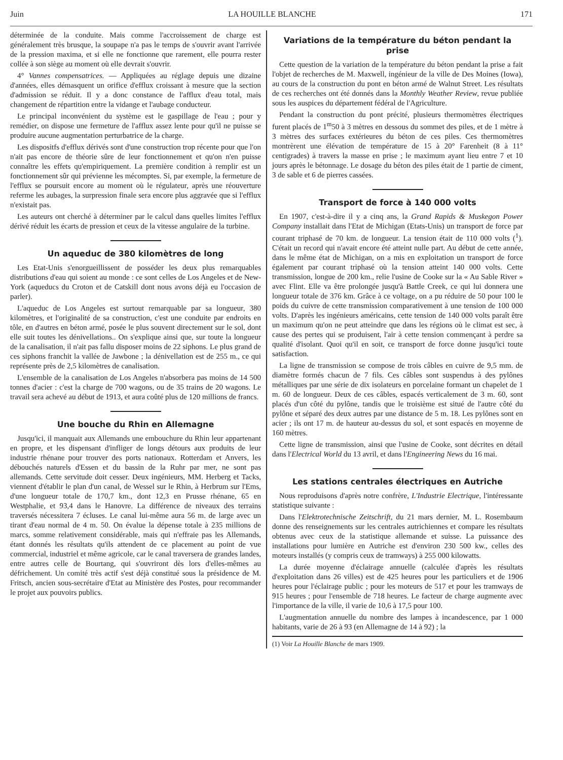Juin LA HOUILLE BLANCHE 171
déterminée de la conduite. Mais comme l'accroissement de charge est généralement très brusque, la soupape n'a pas le temps de s'ouvrir avant l'arrivée de la pression maxima, et si elle ne fonctionne que rarement, elle pourra rester collée à son siège au moment où elle devrait s'ouvrir.
4° Vannes compensatrices. — Appliquées au réglage depuis une dizaine d'années, elles démasquent un orifice d'efflux croissant à mesure que la section d'admission se réduit. Il y a donc constance de l'afflux d'eau total, mais changement de répartition entre la vidange et l'aubage conducteur.
Le principal inconvénient du système est le gaspillage de l'eau ; pour y remédier, on dispose une fermeture de l'afflux assez lente pour qu'il ne puisse se produire aucune augmentation perturbatrice de la charge.
Les dispositfs d'efflux dérivés sont d'une construction trop récente pour que l'on n'ait pas encore de théorie sûre de leur fonctionnement et qu'on n'en puisse connaître les effets qu'empiriquement. La première condition à remplir est un fonctionnement sûr qui prévienne les mécomptes. Si, par exemple, la fermeture de l'efflux se poursuit encore au moment où le régulateur, après une réouverture referme les aubages, la surpression finale sera encore plus aggravée que si l'efflux n'existait pas.
Les auteurs ont cherché à déterminer par le calcul dans quelles limites l'efflux dérivé réduit les écarts de pression et ceux de la vitesse angulaire de la turbine.
Un aqueduc de 380 kilomètres de long
Les Etat-Unis s'enorgueillissent de posséder les deux plus remarquables distributions d'eau qui soient au monde : ce sont celles de Los Angeles et de New-York (aqueducs du Croton et de Catskill dont nous avons déjà eu l'occasion de parler).
L'aqueduc de Los Angeles est surtout remarquable par sa longueur, 380 kilomètres, et l'originalité de sa construction, c'est une conduite par endroits en tôle, en d'autres en béton armé, posée le plus souvent directement sur le sol, dont elle suit toutes les dénivellations.. On s'explique ainsi que, sur toute la longueur de la canalisation, il n'ait pas fallu disposer moins de 22 siphons. Le plus grand de ces siphons franchit la vallée de Jawbone ; la dénivellation est de 255 m., ce qui représente près de 2,5 kilomètres de canalisation.
L'ensemble de la canalisation de Los Angeles n'absorbera pas moins de 14 500 tonnes d'acier : c'est la charge de 700 wagons, ou de 35 trains de 20 wagons. Le travail sera achevé au début de 1913, et aura coûté plus de 120 millions de francs.
Une bouche du Rhin en Allemagne
Jusqu'ici, il manquait aux Allemands une embouchure du Rhin leur appartenant en propre, et les dispensant d'infliger de longs détours aux produits de leur industrie rhénane pour trouver des ports nationaux. Rotterdam et Anvers, les débouchés naturels d'Essen et du bassin de la Ruhr par mer, ne sont pas allemands. Cette servitude doit cesser. Deux ingénieurs, MM. Herberg et Tacks, viennent d'établir le plan d'un canal, de Wessel sur le Rhin, à Herbrum sur l'Ems, d'une longueur totale de 170,7 km., dont 12,3 en Prusse rhénane, 65 en Westphalie, et 93,4 dans le Hanovre. La différence de niveaux des terrains traversés nécessitera 7 écluses. Le canal lui-même aura 56 m. de large avec un tirant d'eau normal de 4 m. 50. On évalue la dépense totale à 235 millions de marcs, somme relativement considérable, mais qui n'effraie pas les Allemands, étant donnés les résultats qu'ils attendent de ce placement au point de vue commercial, industriel et même agricole, car le canal traversera de grandes landes, entre autres celle de Bourtang, qui s'ouvriront dès lors d'elles-mêmes au défrichement. Un comité très actif s'est déjà constitué sous la présidence de M. Fritsch, ancien sous-secrétaire d'Etat au Ministère des Postes, pour recommander le projet aux pouvoirs publics.
Variations de la température du béton pendant la prise
Cette question de la variation de la température du béton pendant la prise a fait l'objet de recherches de M. Maxwell, ingénieur de la ville de Des Moines (Iowa), au cours de la construction du pont en béton armé de Walnut Street. Les résultats de ces recherches ont été donnés dans la Monthly Weather Review, revue publiée sous les auspices du département fédéral de l'Agriculture.
Pendant la construction du pont précité, plusieurs thermomètres électriques furent placés de 1<sup>m</sup>50 à 3 mètres en dessous du sommet des piles, et de 1 mètre à 3 mètres des surfaces extérieures du béton de ces piles. Ces thermomètres montrèrent une élévation de température de 15 à 20° Farenheit (8 à 11° centigrades) à travers la masse en prise ; le maximum ayant lieu entre 7 et 10 jours après le bétonnage. Le dosage du béton des piles était de 1 partie de ciment, 3 de sable et 6 de pierres cassées.
Transport de force à 140 000 volts
En 1907, c'est-à-dire il y a cinq ans, la Grand Rapids & Muskegon Power Company installait dans l'Etat de Michigan (Etats-Unis) un transport de force par courant triphasé de 70 km. de longueur. La tension était de 110 000 volts (<sup>1</sup>). C'était un record qui n'avait encore été atteint nulle part. Au début de cette année, dans le même état de Michigan, on a mis en exploitation un transport de force également par courant triphasé où la tension atteint 140 000 volts. Cette transmission, longue de 200 km., relie l'usine de Cooke sur la « Au Sable River » avec Flint. Elle va être prolongée jusqu'à Battle Creek, ce qui lui donnera une longueur totale de 376 km. Grâce à ce voltage, on a pu réduire de 50 pour 100 le poids du cuivre de cette transmission comparativement à une tension de 100 000 volts. D'après les ingénieurs américains, cette tension de 140 000 volts paraît être un maximum qu'on ne peut atteindre que dans les régions où le climat est sec, à cause des pertes qui se produisent, l'air à cette tension commençant à perdre sa qualité d'isolant. Quoi qu'il en soit, ce transport de force donne jusqu'ici toute satisfaction.
La ligne de transmission se compose de trois câbles en cuivre de 9,5 mm. de diamètre formés chacun de 7 fils. Ces câbles sont suspendus à des pylônes métalliques par une série de dix isolateurs en porcelaine formant un chapelet de 1 m. 60 de longueur. Deux de ces câbles, espacés verticalement de 3 m. 60, sont placés d'un côté du pylône, tandis que le troisième est situé de l'autre côté du pylône et séparé des deux autres par une distance de 5 m. 18. Les pylônes sont en acier ; ils ont 17 m. de hauteur au-dessus du sol, et sont espacés en moyenne de 160 mètres.
Cette ligne de transmission, ainsi que l'usine de Cooke, sont décrites en détail dans l'Electrical World du 13 avril, et dans l'Engineering News du 16 mai.
Les stations centrales électriques en Autriche
Nous reproduisons d'après notre confrère, L'Industrie Electrique, l'intéressante statistique suivante :
Dans l'Elektrotechnische Zeitschrift, du 21 mars dernier, M. L. Rosembaum donne des renseignements sur les centrales autrichiennes et compare les résultats obtenus avec ceux de la statistique allemande et suisse. La puissance des installations pour lumière en Autriche est d'environ 230 500 kw., celles des moteurs installés (y compris ceux de tramways) à 255 000 kilowatts.
La durée moyenne d'éclairage annuelle (calculée d'après les résultats d'exploitation dans 26 villes) est de 425 heures pour les particuliers et de 1906 heures pour l'éclairage public ; pour les moteurs de 517 et pour les tramways de 915 heures ; pour l'ensemble de 718 heures. Le facteur de charge augmente avec l'importance de la ville, il varie de 10,6 à 17,5 pour 100.
L'augmentation annuelle du nombre des lampes à incandescence, par 1 000 habitants, varie de 26 à 93 (en Allemagne de 14 à 92) ; la
(1) Voir La Houille Blanche de mars 1909.